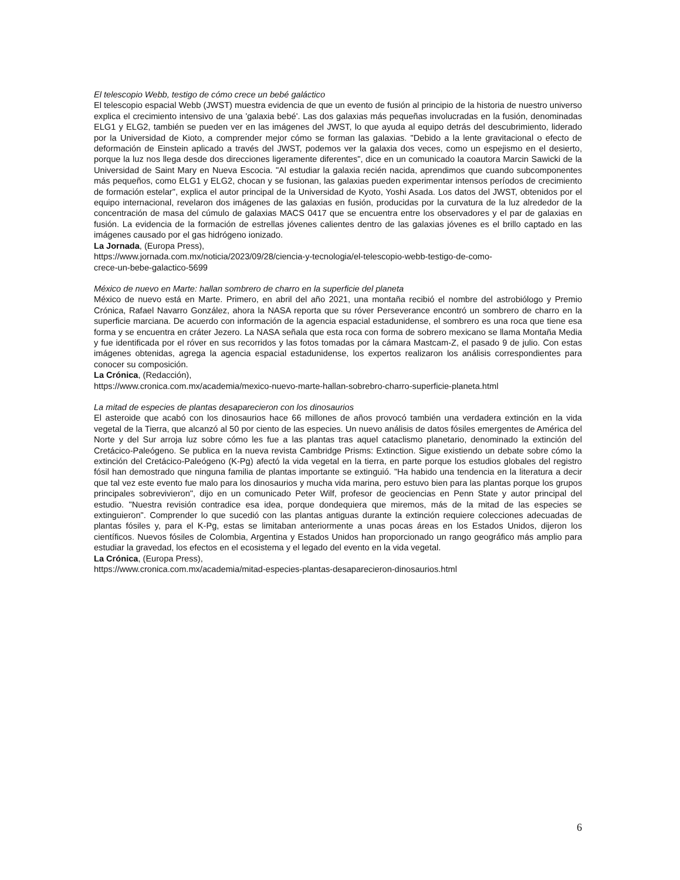El telescopio Webb, testigo de cómo crece un bebé galáctico
El telescopio espacial Webb (JWST) muestra evidencia de que un evento de fusión al principio de la historia de nuestro universo explica el crecimiento intensivo de una 'galaxia bebé'. Las dos galaxias más pequeñas involucradas en la fusión, denominadas ELG1 y ELG2, también se pueden ver en las imágenes del JWST, lo que ayuda al equipo detrás del descubrimiento, liderado por la Universidad de Kioto, a comprender mejor cómo se forman las galaxias. "Debido a la lente gravitacional o efecto de deformación de Einstein aplicado a través del JWST, podemos ver la galaxia dos veces, como un espejismo en el desierto, porque la luz nos llega desde dos direcciones ligeramente diferentes", dice en un comunicado la coautora Marcin Sawicki de la Universidad de Saint Mary en Nueva Escocia. "Al estudiar la galaxia recién nacida, aprendimos que cuando subcomponentes más pequeños, como ELG1 y ELG2, chocan y se fusionan, las galaxias pueden experimentar intensos períodos de crecimiento de formación estelar", explica el autor principal de la Universidad de Kyoto, Yoshi Asada. Los datos del JWST, obtenidos por el equipo internacional, revelaron dos imágenes de las galaxias en fusión, producidas por la curvatura de la luz alrededor de la concentración de masa del cúmulo de galaxias MACS 0417 que se encuentra entre los observadores y el par de galaxias en fusión. La evidencia de la formación de estrellas jóvenes calientes dentro de las galaxias jóvenes es el brillo captado en las imágenes causado por el gas hidrógeno ionizado.
La Jornada, (Europa Press),
https://www.jornada.com.mx/noticia/2023/09/28/ciencia-y-tecnologia/el-telescopio-webb-testigo-de-como-
crece-un-bebe-galactico-5699
México de nuevo en Marte: hallan sombrero de charro en la superficie del planeta
México de nuevo está en Marte. Primero, en abril del año 2021, una montaña recibió el nombre del astrobiólogo y Premio Crónica, Rafael Navarro González, ahora la NASA reporta que su róver Perseverance encontró un sombrero de charro en la superficie marciana. De acuerdo con información de la agencia espacial estadunidense, el sombrero es una roca que tiene esa forma y se encuentra en cráter Jezero. La NASA señala que esta roca con forma de sobrero mexicano se llama Montaña Media y fue identificada por el róver en sus recorridos y las fotos tomadas por la cámara Mastcam-Z, el pasado 9 de julio. Con estas imágenes obtenidas, agrega la agencia espacial estadunidense, los expertos realizaron los análisis correspondientes para conocer su composición.
La Crónica, (Redacción),
https://www.cronica.com.mx/academia/mexico-nuevo-marte-hallan-sobrebro-charro-superficie-planeta.html
La mitad de especies de plantas desaparecieron con los dinosaurios
El asteroide que acabó con los dinosaurios hace 66 millones de años provocó también una verdadera extinción en la vida vegetal de la Tierra, que alcanzó al 50 por ciento de las especies. Un nuevo análisis de datos fósiles emergentes de América del Norte y del Sur arroja luz sobre cómo les fue a las plantas tras aquel cataclismo planetario, denominado la extinción del Cretácico-Paleógeno. Se publica en la nueva revista Cambridge Prisms: Extinction. Sigue existiendo un debate sobre cómo la extinción del Cretácico-Paleógeno (K-Pg) afectó la vida vegetal en la tierra, en parte porque los estudios globales del registro fósil han demostrado que ninguna familia de plantas importante se extinguió. "Ha habido una tendencia en la literatura a decir que tal vez este evento fue malo para los dinosaurios y mucha vida marina, pero estuvo bien para las plantas porque los grupos principales sobrevivieron", dijo en un comunicado Peter Wilf, profesor de geociencias en Penn State y autor principal del estudio. "Nuestra revisión contradice esa idea, porque dondequiera que miremos, más de la mitad de las especies se extinguieron". Comprender lo que sucedió con las plantas antiguas durante la extinción requiere colecciones adecuadas de plantas fósiles y, para el K-Pg, estas se limitaban anteriormente a unas pocas áreas en los Estados Unidos, dijeron los científicos. Nuevos fósiles de Colombia, Argentina y Estados Unidos han proporcionado un rango geográfico más amplio para estudiar la gravedad, los efectos en el ecosistema y el legado del evento en la vida vegetal.
La Crónica, (Europa Press),
https://www.cronica.com.mx/academia/mitad-especies-plantas-desaparecieron-dinosaurios.html
6